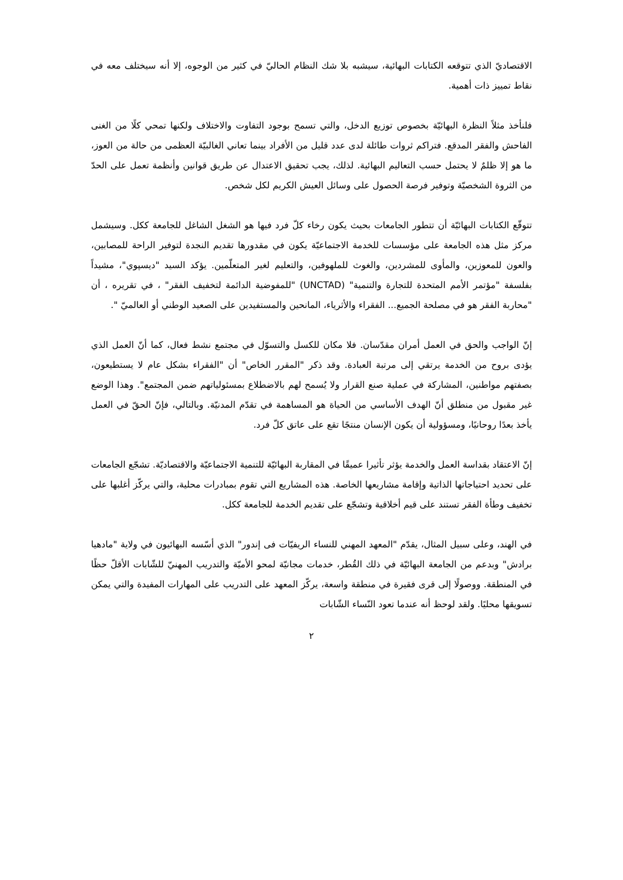الاقتصاديّ الذي تتوقعه الكتابات البهائية، سيشبه بلا شك النظام الحاليّ في كثير من الوجوه، إلا أنه سيختلف معه في نقاط تمييز ذات أهمية.
فلنأخذ مثلاً النظرة البهائيّة بخصوص توزيع الدخل، والتي تسمح بوجود التفاوت والاختلاف ولكنها تمحي كلًا من الغنى الفاحش والفقر المدقع. فتراكم ثروات طائلة لدى عدد قليل من الأفراد بينما تعاني الغالبيّة العظمى من حالة من العوز، ما هو إلا ظلمٌ لا يحتمل حسب التعاليم البهائية. لذلك، يجب تحقيق الاعتدال عن طريق قوانين وأنظمة تعمل على الحدّ من الثروة الشخصيّة وتوفير فرصة الحصول على وسائل العيش الكريم لكل شخص.
تتوقّع الكتابات البهائيّة أن تتطور الجامعات بحيث يكون رخاء كلّ فرد فيها هو الشغل الشاغل للجامعة ككل. وسيشمل مركز مثل هذه الجامعة على مؤسسات للخدمة الاجتماعيّة يكون في مقدورها تقديم النجدة لتوفير الراحة للمصابين، والعون للمعوزين، والمأوى للمشردين، والغوث للملهوفين، والتعليم لغير المتعلّمين. يؤكد السيد "ديسپوي"، مشيداً بفلسفة "مؤتمر الأمم المتحدة للتجارة والتنمية" (UNCTAD) "للمفوضية الدائمة لتخفيف الفقر" ، في تقريره ، أن "محاربة الفقر هو في مصلحة الجميع... الفقراء والأثرياء، المانحين والمستفيدين على الصعيد الوطني أو العالميّ ".
إنّ الواجب والحق في العمل أمران مقدّسان. فلا مكان للكسل والتسوّل في مجتمع نشط فعال، كما أنّ العمل الذي يؤدى بروح من الخدمة يرتقي إلى مرتبة العبادة. وقد ذكر "المقرر الخاص" أن "الفقراء بشكل عام لا يستطيعون، بصفتهم مواطنين، المشاركة في عملية صنع القرار ولا يُسمح لهم بالاضطلاع بمسئولياتهم ضمن المجتمع". وهذا الوضع غير مقبول من منطلق أنّ الهدف الأساسي من الحياة هو المساهمة في تقدّم المدنيّة. وبالتالي، فإنّ الحقّ في العمل يأخذ بعدًا روحانيًا، ومسؤولية أن يكون الإنسان منتجًا تقع على عاتق كلّ فرد.
إنّ الاعتقاد بقداسة العمل والخدمة يؤثر تأثيرا عميقًا في المقاربة البهائيّة للتنمية الاجتماعيّة والاقتصاديّة. تشجّع الجامعات على تحديد احتياجاتها الذاتية وإقامة مشاريعها الخاصة. هذه المشاريع التي تقوم بمبادرات محلية، والتي يركّز أغلبها على تخفيف وطأة الفقر تستند على قيم أخلاقية وتشجّع على تقديم الخدمة للجامعة ككل.
في الهند، وعلى سبيل المثال، يقدّم "المعهد المهني للنساء الريفيّات فى إندور" الذي أسّسه البهائيون في ولاية "مادهيا برادش" وبدعم من الجامعة البهائيّة في ذلك القُطر، خدمات مجانيّة لمحو الأميّة والتدريب المهنيّ للشّابات الأقلّ حظًا في المنطقة. ووصولًا إلى قرى فقيرة في منطقة واسعة، يركّز المعهد على التدريب على المهارات المفيدة والتي يمكن تسويقها محليًا. ولقد لوحظ أنه عندما تعود النّساء الشّابات
٢